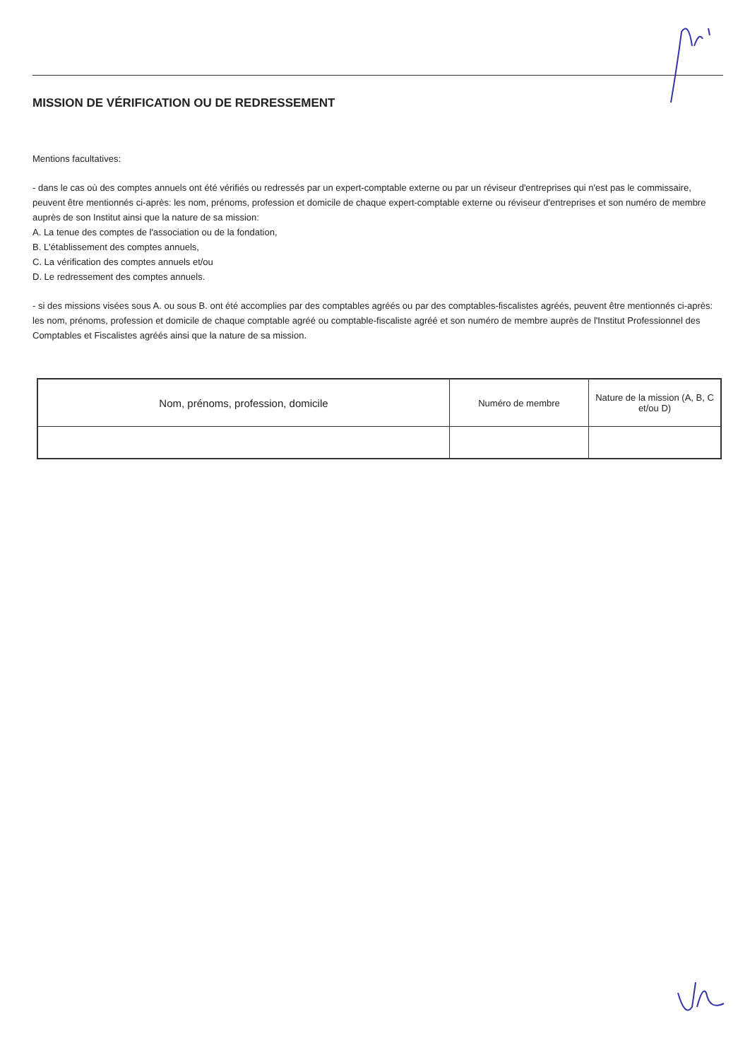MISSION DE VÉRIFICATION OU DE REDRESSEMENT
Mentions facultatives:
- dans le cas où des comptes annuels ont été vérifiés ou redressés par un expert-comptable externe ou par un réviseur d'entreprises qui n'est pas le commissaire, peuvent être mentionnés ci-après: les nom, prénoms, profession et domicile de chaque expert-comptable externe ou réviseur d'entreprises et son numéro de membre auprès de son Institut ainsi que la nature de sa mission:
A. La tenue des comptes de l'association ou de la fondation,
B. L'établissement des comptes annuels,
C. La vérification des comptes annuels et/ou
D. Le redressement des comptes annuels.
- si des missions visées sous A. ou sous B. ont été accomplies par des comptables agréés ou par des comptables-fiscalistes agréés, peuvent être mentionnés ci-après: les nom, prénoms, profession et domicile de chaque comptable agréé ou comptable-fiscaliste agréé et son numéro de membre auprès de l'Institut Professionnel des Comptables et Fiscalistes agréés ainsi que la nature de sa mission.
| Nom, prénoms, profession, domicile | Numéro de membre | Nature de la mission (A, B, C et/ou D) |
| --- | --- | --- |